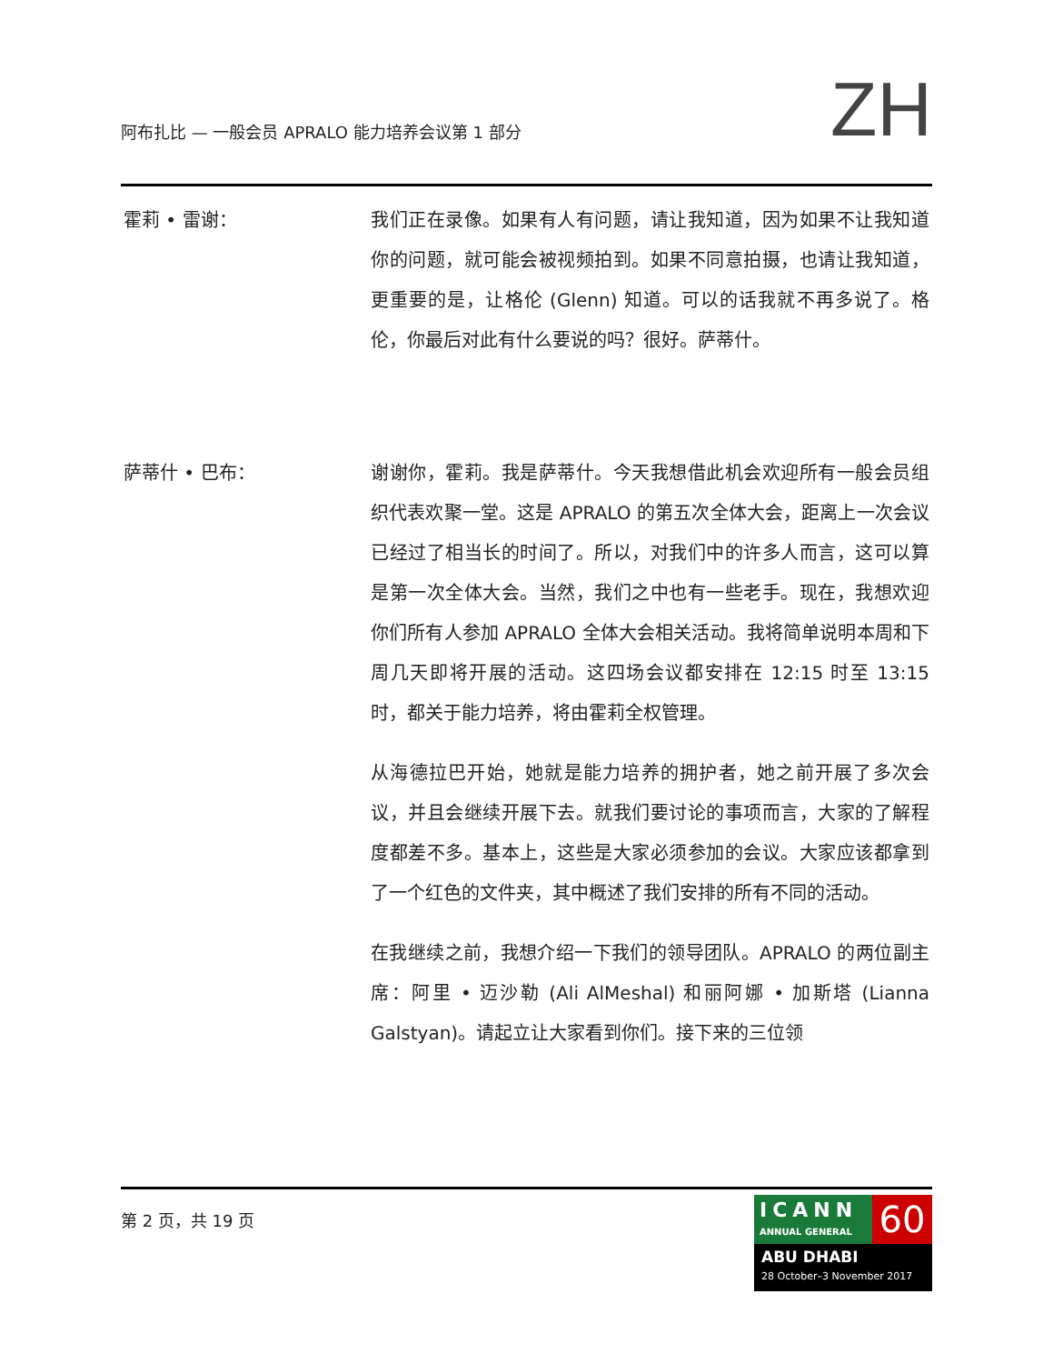阿布扎比 — 一般会员 APRALO 能力培养会议第 1 部分
ZH
霍莉 • 雷谢： 我们正在录像。如果有人有问题，请让我知道，因为如果不让我知道你的问题，就可能会被视频拍到。如果不同意拍摄，也请让我知道，更重要的是，让格伦 (Glenn) 知道。可以的话我就不再多说了。格伦，你最后对此有什么要说的吗？很好。萨蒂什。
萨蒂什 • 巴布： 谢谢你，霍莉。我是萨蒂什。今天我想借此机会欢迎所有一般会员组织代表欢聚一堂。这是 APRALO 的第五次全体大会，距离上一次会议已经过了相当长的时间了。所以，对我们中的许多人而言，这可以算是第一次全体大会。当然，我们之中也有一些老手。现在，我想欢迎你们所有人参加 APRALO 全体大会相关活动。我将简单说明本周和下周几天即将开展的活动。这四场会议都安排在 12:15 时至 13:15 时，都关于能力培养，将由霍莉全权管理。
从海德拉巴开始，她就是能力培养的拥护者，她之前开展了多次会议，并且会继续开展下去。就我们要讨论的事项而言，大家的了解程度都差不多。基本上，这些是大家必须参加的会议。大家应该都拿到了一个红色的文件夹，其中概述了我们安排的所有不同的活动。
在我继续之前，我想介绍一下我们的领导团队。APRALO 的两位副主席：阿里 • 迈沙勒 (Ali AlMeshal) 和丽阿娜 • 加斯塔 (Lianna Galstyan)。请起立让大家看到你们。接下来的三位领
第 2 页，共 19 页
ICANN
ANNUAL GENERAL
60
ABU DHABI
28 October–3 November 2017